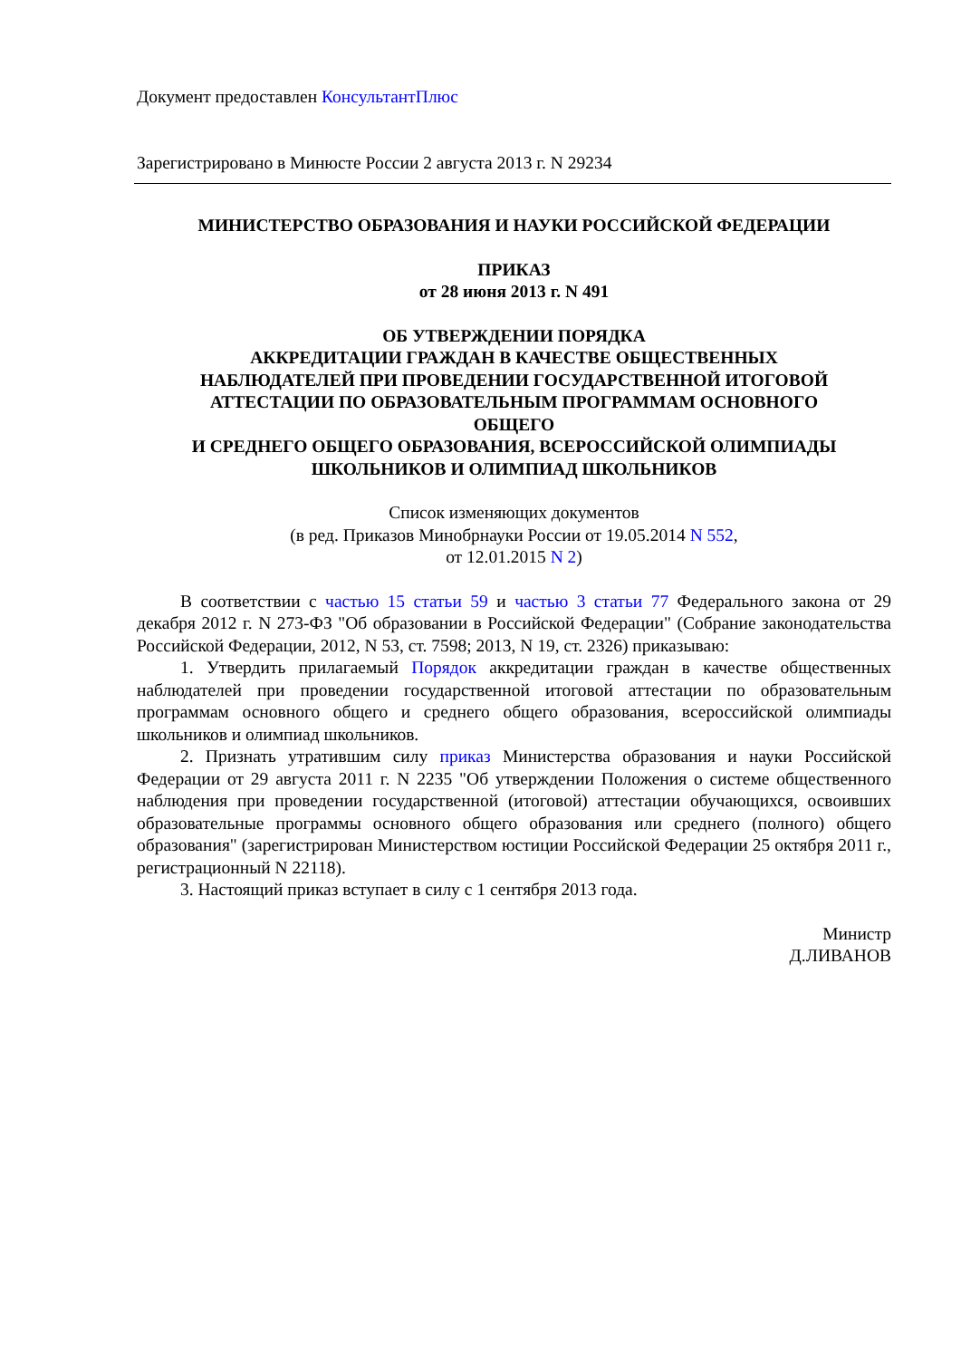Документ предоставлен КонсультантПлюс
Зарегистрировано в Минюсте России 2 августа 2013 г. N 29234
МИНИСТЕРСТВО ОБРАЗОВАНИЯ И НАУКИ РОССИЙСКОЙ ФЕДЕРАЦИИ
ПРИКАЗ
от 28 июня 2013 г. N 491
ОБ УТВЕРЖДЕНИИ ПОРЯДКА
АККРЕДИТАЦИИ ГРАЖДАН В КАЧЕСТВЕ ОБЩЕСТВЕННЫХ
НАБЛЮДАТЕЛЕЙ ПРИ ПРОВЕДЕНИИ ГОСУДАРСТВЕННОЙ ИТОГОВОЙ
АТТЕСТАЦИИ ПО ОБРАЗОВАТЕЛЬНЫМ ПРОГРАММАМ ОСНОВНОГО
ОБЩЕГО
И СРЕДНЕГО ОБЩЕГО ОБРАЗОВАНИЯ, ВСЕРОССИЙСКОЙ ОЛИМПИАДЫ
ШКОЛЬНИКОВ И ОЛИМПИАД ШКОЛЬНИКОВ
Список изменяющих документов
(в ред. Приказов Минобрнауки России от 19.05.2014 N 552,
от 12.01.2015 N 2)
В соответствии с частью 15 статьи 59 и частью 3 статьи 77 Федерального закона от 29 декабря 2012 г. N 273-ФЗ "Об образовании в Российской Федерации" (Собрание законодательства Российской Федерации, 2012, N 53, ст. 7598; 2013, N 19, ст. 2326) приказываю:
1. Утвердить прилагаемый Порядок аккредитации граждан в качестве общественных наблюдателей при проведении государственной итоговой аттестации по образовательным программам основного общего и среднего общего образования, всероссийской олимпиады школьников и олимпиад школьников.
2. Признать утратившим силу приказ Министерства образования и науки Российской Федерации от 29 августа 2011 г. N 2235 "Об утверждении Положения о системе общественного наблюдения при проведении государственной (итоговой) аттестации обучающихся, освоивших образовательные программы основного общего образования или среднего (полного) общего образования" (зарегистрирован Министерством юстиции Российской Федерации 25 октября 2011 г., регистрационный N 22118).
3. Настоящий приказ вступает в силу с 1 сентября 2013 года.
Министр
Д.ЛИВАНОВ